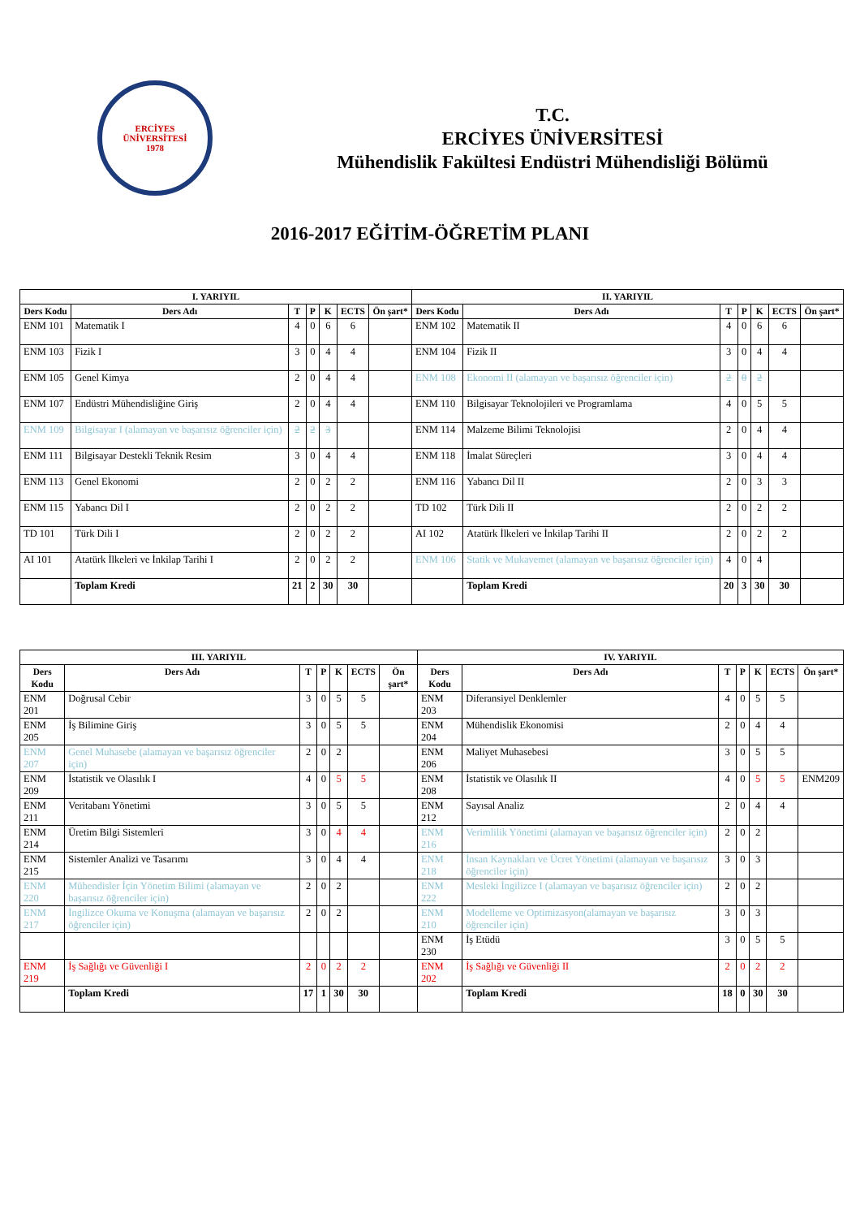ERCİYES ÜNİVERSİTESİ
1978
T.C.
ERCİYES ÜNİVERSİTESİ
Mühendislik Fakültesi Endüstri Mühendisliği Bölümü
2016-2017 EĞİTİM-ÖĞRETİM PLANI
| I. YARIYIL | | | | | | | II. YARIYIL | | | | | | |
| --- | --- | --- | --- | --- | --- | --- | --- | --- | --- | --- | --- | --- | --- |
| Ders Kodu | Ders Adı | T | P | K | ECTS | Ön şart* | Ders Kodu | Ders Adı | T | P | K | ECTS | Ön şart* |
| ENM 101 | Matematik I | 4 | 0 | 6 | 6 | | ENM 102 | Matematik II | 4 | 0 | 6 | 6 | |
| ENM 103 | Fizik I | 3 | 0 | 4 | 4 | | ENM 104 | Fizik II | 3 | 0 | 4 | 4 | |
| ENM 105 | Genel Kimya | 2 | 0 | 4 | 4 | | ENM 108 | Ekonomi II (alamayan ve başarısız öğrenciler için) | 2 | 0 | 2 | | |
| ENM 107 | Endüstri Mühendisliğine Giriş | 2 | 0 | 4 | 4 | | ENM 110 | Bilgisayar Teknolojileri ve Programlama | 4 | 0 | 5 | 5 | |
| ENM 109 | Bilgisayar I (alamayan ve başarısız öğrenciler için) | 2 | 2 | 3 | | | ENM 114 | Malzeme Bilimi Teknolojisi | 2 | 0 | 4 | 4 | |
| ENM 111 | Bilgisayar Destekli Teknik Resim | 3 | 0 | 4 | 4 | | ENM 118 | İmalat Süreçleri | 3 | 0 | 4 | 4 | |
| ENM 113 | Genel Ekonomi | 2 | 0 | 2 | 2 | | ENM 116 | Yabancı Dil II | 2 | 0 | 3 | 3 | |
| ENM 115 | Yabancı Dil I | 2 | 0 | 2 | 2 | | TD 102 | Türk Dili II | 2 | 0 | 2 | 2 | |
| TD 101 | Türk Dili I | 2 | 0 | 2 | 2 | | AI 102 | Atatürk İlkeleri ve İnkilap Tarihi II | 2 | 0 | 2 | 2 | |
| AI 101 | Atatürk İlkeleri ve İnkilap Tarihi I | 2 | 0 | 2 | 2 | | ENM 106 | Statik ve Mukavemet (alamayan ve başarısız öğrenciler için) | 4 | 0 | 4 | | |
| | Toplam Kredi | 21 | 2 | 30 | 30 | | | Toplam Kredi | 20 | 3 | 30 | 30 | |
| III. YARIYIL | | | | | | | IV. YARIYIL | | | | | | |
| --- | --- | --- | --- | --- | --- | --- | --- | --- | --- | --- | --- | --- | --- |
| Ders Kodu | Ders Adı | T | P | K | ECTS | Ön şart* | Ders Kodu | Ders Adı | T | P | K | ECTS | Ön şart* |
| ENM 201 | Doğrusal Cebir | 3 | 0 | 5 | 5 | | ENM 203 | Diferansiyel Denklemler | 4 | 0 | 5 | 5 | |
| ENM 205 | İş Bilimine Giriş | 3 | 0 | 5 | 5 | | ENM 204 | Mühendislik Ekonomisi | 2 | 0 | 4 | 4 | |
| ENM 207 | Genel Muhasebe (alamayan ve başarısız öğrenciler için) | 2 | 0 | 2 | | | ENM 206 | Maliyet Muhasebesi | 3 | 0 | 5 | 5 | |
| ENM 209 | İstatistik ve Olasılık I | 4 | 0 | 5 | 5 | | ENM 208 | İstatistik ve Olasılık II | 4 | 0 | 5 | 5 | ENM209 |
| ENM 211 | Veritabanı Yönetimi | 3 | 0 | 5 | 5 | | ENM 212 | Sayısal Analiz | 2 | 0 | 4 | 4 | |
| ENM 214 | Üretim Bilgi Sistemleri | 3 | 0 | 4 | 4 | | ENM 216 | Verimlilik Yönetimi (alamayan ve başarısız öğrenciler için) | 2 | 0 | 2 | | |
| ENM 215 | Sistemler Analizi ve Tasarımı | 3 | 0 | 4 | 4 | | ENM 218 | İnsan Kaynakları ve Ücret Yönetimi (alamayan ve başarısız öğrenciler için) | 3 | 0 | 3 | | |
| ENM 220 | Mühendisler İçin Yönetim Bilimi (alamayan ve başarısız öğrenciler için) | 2 | 0 | 2 | | | ENM 222 | Mesleki İngilizce I (alamayan ve başarısız öğrenciler için) | 2 | 0 | 2 | | |
| ENM 217 | İngilizce Okuma ve Konuşma (alamayan ve başarısız öğrenciler için) | 2 | 0 | 2 | | | ENM 210 | Modelleme ve Optimizasyon(alamayan ve başarısız öğrenciler için) | 3 | 0 | 3 | | |
| | | | | | | | ENM 230 | İş Etüdü | 3 | 0 | 5 | 5 | |
| ENM 219 | İş Sağlığı ve Güvenliği I | 2 | 0 | 2 | 2 | | ENM 202 | İş Sağlığı ve Güvenliği II | 2 | 0 | 2 | 2 | |
| | Toplam Kredi | 17 | 1 | 30 | 30 | | | Toplam Kredi | 18 | 0 | 30 | 30 | |